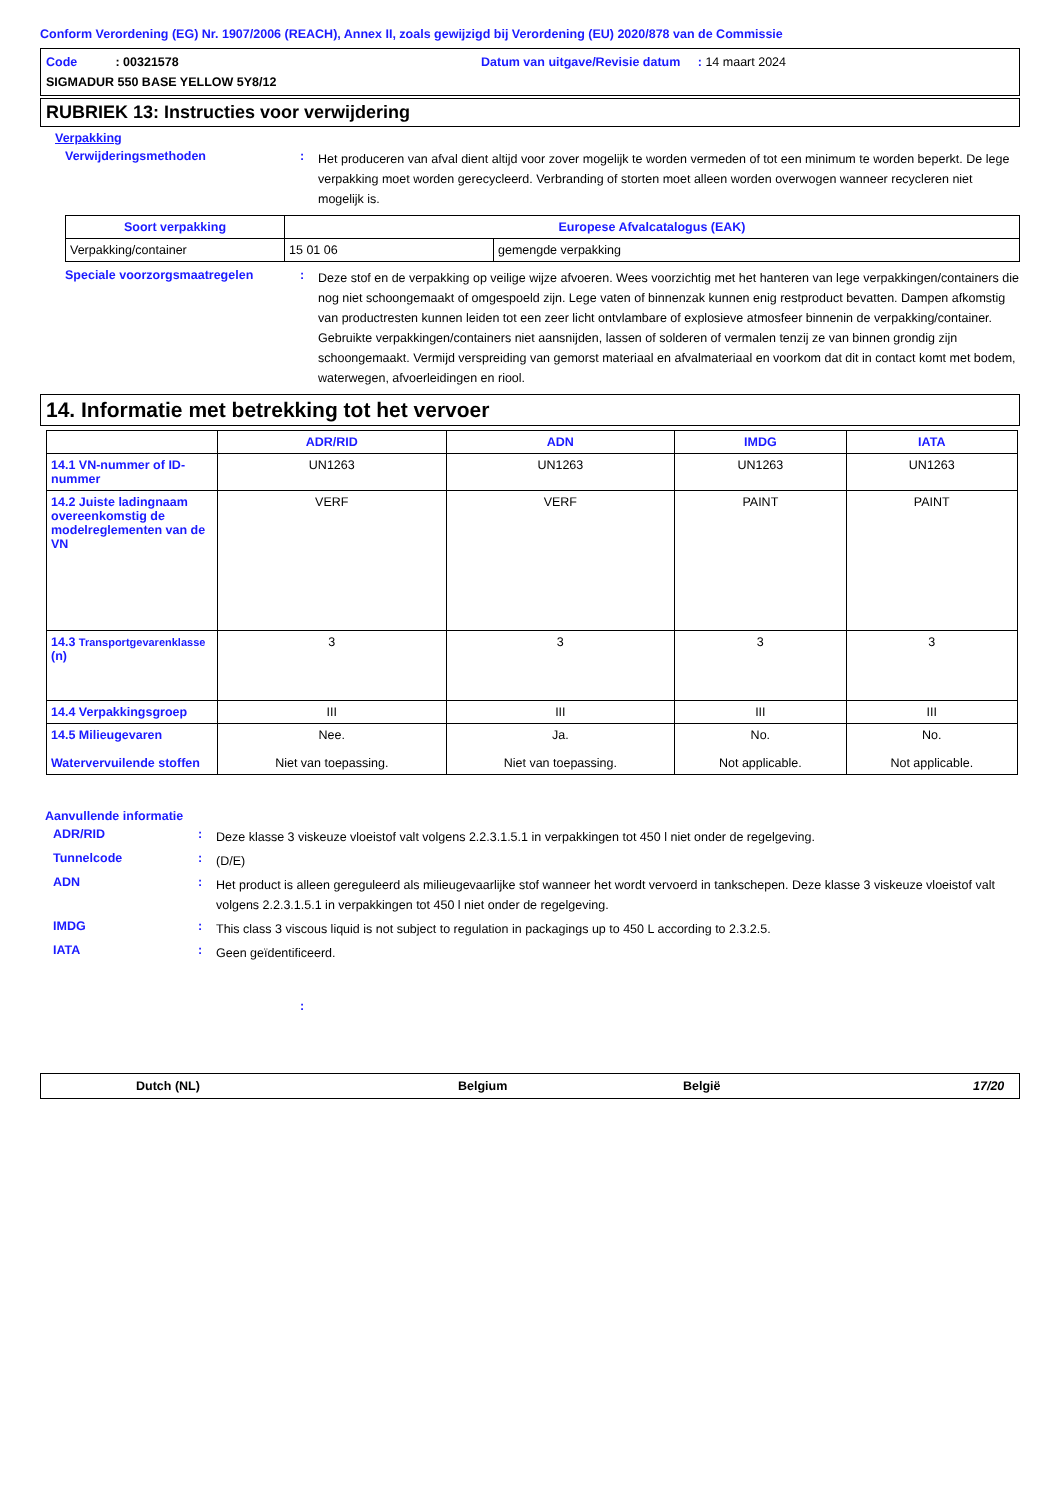Conform Verordening (EG) Nr. 1907/2006 (REACH), Annex II, zoals gewijzigd bij Verordening (EU) 2020/878 van de Commissie
Code : 00321578
Datum van uitgave/Revisie datum : 14 maart 2024
SIGMADUR 550 BASE YELLOW 5Y8/12
RUBRIEK 13: Instructies voor verwijdering
Verpakking
Verwijderingsmethoden :
Het produceren van afval dient altijd voor zover mogelijk te worden vermeden of tot een minimum te worden beperkt. De lege verpakking moet worden gerecycleerd. Verbranding of storten moet alleen worden overwogen wanneer recycleren niet mogelijk is.
| Soort verpakking | Europese Afvalcatalogus (EAK) | |
| --- | --- | --- |
| Verpakking/container | 15 01 06 | gemengde verpakking |
Speciale voorzorgsmaatregelen :
Deze stof en de verpakking op veilige wijze afvoeren. Wees voorzichtig met het hanteren van lege verpakkingen/containers die nog niet schoongemaakt of omgespoeld zijn. Lege vaten of binnenzak kunnen enig restproduct bevatten. Dampen afkomstig van productresten kunnen leiden tot een zeer licht ontvlambare of explosieve atmosfeer binnenin de verpakking/container. Gebruikte verpakkingen/containers niet aansnijden, lassen of solderen of vermalen tenzij ze van binnen grondig zijn schoongemaakt. Vermijd verspreiding van gemorst materiaal en afvalmateriaal en voorkom dat dit in contact komt met bodem, waterwegen, afvoerleidingen en riool.
14. Informatie met betrekking tot het vervoer
| | ADR/RID | ADN | IMDG | IATA |
| 14.1 VN-nummer of ID-nummer | UN1263 | UN1263 | UN1263 | UN1263 |
| 14.2 Juiste ladingnaam overeenkomstig de modelreglementen van de VN | VERF | VERF | PAINT | PAINT |
| 14.3 Transportgevarenklasse (n) | 3 | 3 | 3 | 3 |
| 14.4 Verpakkingsgroep | III | III | III | III |
| 14.5 Milieugevaren Watervervuilende stoffen | Nee. Niet van toepassing. | Ja. Niet van toepassing. | No. Not applicable. | No. Not applicable. |
Aanvullende informatie
ADR/RID :
Deze klasse 3 viskeuze vloeistof valt volgens 2.2.3.1.5.1 in verpakkingen tot 450 l niet onder de regelgeving.
Tunnelcode :
(D/E)
ADN :
Het product is alleen gereguleerd als milieugevaarlijke stof wanneer het wordt vervoerd in tankschepen. Deze klasse 3 viskeuze vloeistof valt volgens 2.2.3.1.5.1 in verpakkingen tot 450 l niet onder de regelgeving.
IMDG :
This class 3 viscous liquid is not subject to regulation in packagings up to 450 L according to 2.3.2.5.
IATA :
Geen geïdentificeerd.
:
Dutch (NL) Belgium België 17/20